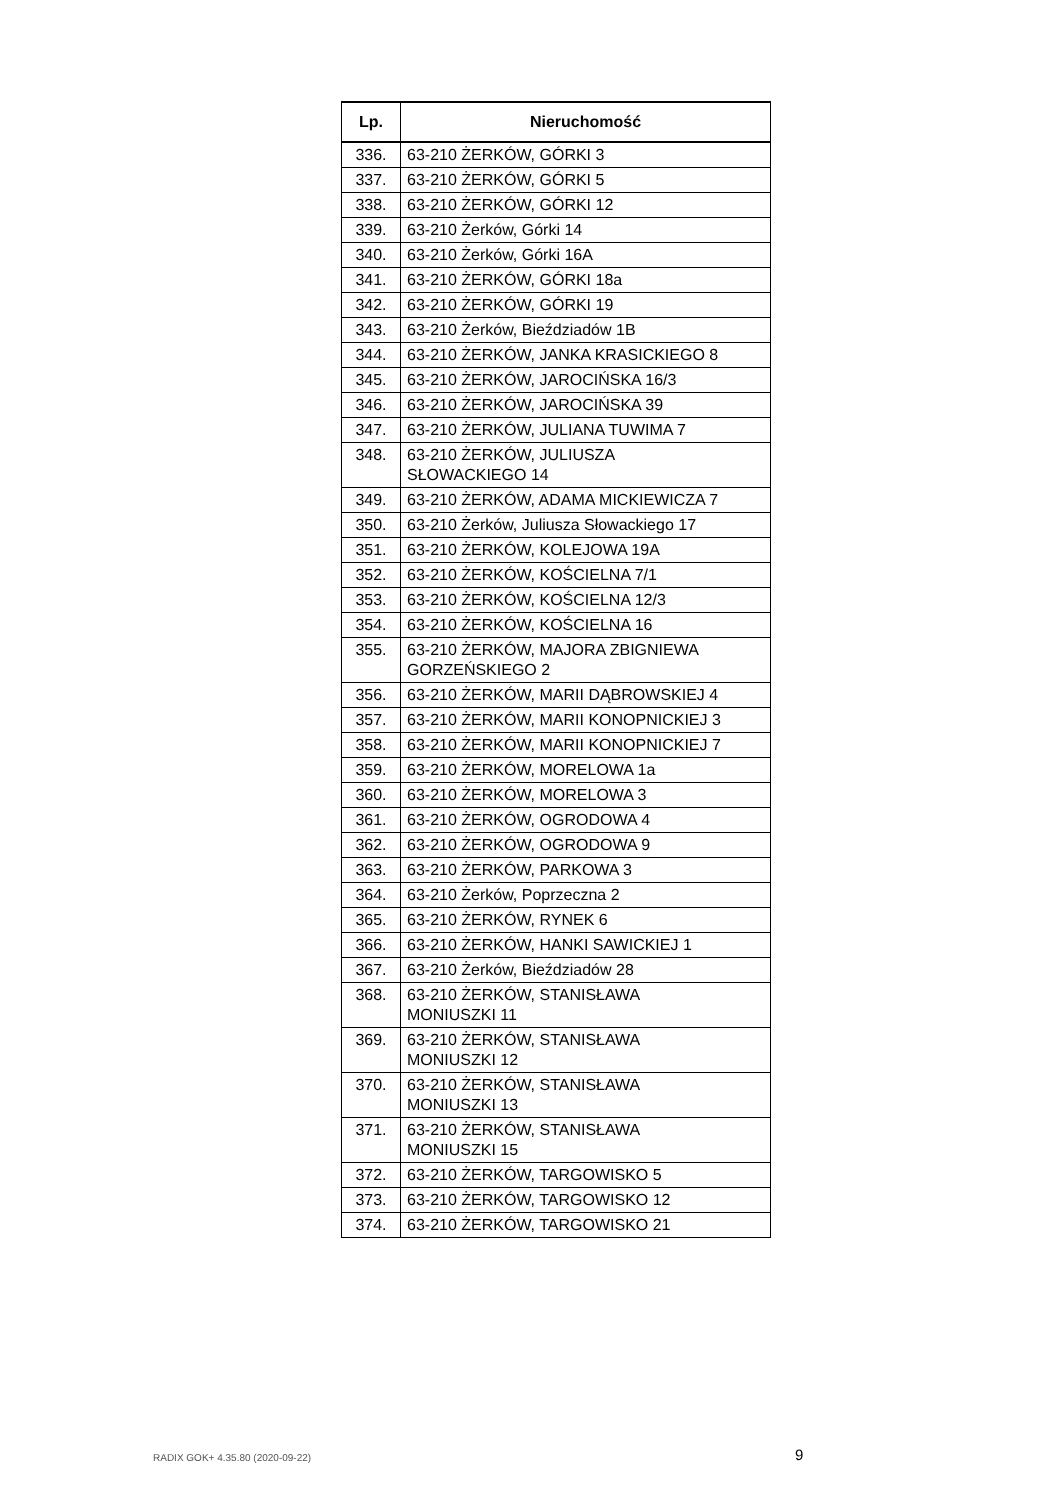| Lp. | Nieruchomość |
| --- | --- |
| 336. | 63-210 ŻERKÓW, GÓRKI 3 |
| 337. | 63-210 ŻERKÓW, GÓRKI 5 |
| 338. | 63-210 ŻERKÓW, GÓRKI 12 |
| 339. | 63-210 Żerków, Górki 14 |
| 340. | 63-210 Żerków, Górki 16A |
| 341. | 63-210 ŻERKÓW, GÓRKI 18a |
| 342. | 63-210 ŻERKÓW, GÓRKI 19 |
| 343. | 63-210 Żerków, Bieździadów 1B |
| 344. | 63-210 ŻERKÓW, JANKA KRASICKIEGO 8 |
| 345. | 63-210 ŻERKÓW, JAROCIŃSKA 16/3 |
| 346. | 63-210 ŻERKÓW, JAROCIŃSKA 39 |
| 347. | 63-210 ŻERKÓW, JULIANA TUWIMA 7 |
| 348. | 63-210 ŻERKÓW, JULIUSZA SŁOWACKIEGO 14 |
| 349. | 63-210 ŻERKÓW, ADAMA MICKIEWICZA 7 |
| 350. | 63-210 Żerków, Juliusza Słowackiego 17 |
| 351. | 63-210 ŻERKÓW, KOLEJOWA 19A |
| 352. | 63-210 ŻERKÓW, KOŚCIELNA 7/1 |
| 353. | 63-210 ŻERKÓW, KOŚCIELNA 12/3 |
| 354. | 63-210 ŻERKÓW, KOŚCIELNA 16 |
| 355. | 63-210 ŻERKÓW, MAJORA ZBIGNIEWA GORZEŃSKIEGO 2 |
| 356. | 63-210 ŻERKÓW, MARII DĄBROWSKIEJ 4 |
| 357. | 63-210 ŻERKÓW, MARII KONOPNICKIEJ 3 |
| 358. | 63-210 ŻERKÓW, MARII KONOPNICKIEJ 7 |
| 359. | 63-210 ŻERKÓW, MORELOWA 1a |
| 360. | 63-210 ŻERKÓW, MORELOWA 3 |
| 361. | 63-210 ŻERKÓW, OGRODOWA 4 |
| 362. | 63-210 ŻERKÓW, OGRODOWA 9 |
| 363. | 63-210 ŻERKÓW, PARKOWA 3 |
| 364. | 63-210 Żerków, Poprzeczna 2 |
| 365. | 63-210 ŻERKÓW, RYNEK 6 |
| 366. | 63-210 ŻERKÓW, HANKI SAWICKIEJ 1 |
| 367. | 63-210 Żerków, Bieździadów 28 |
| 368. | 63-210 ŻERKÓW, STANISŁAWA MONIUSZKI 11 |
| 369. | 63-210 ŻERKÓW, STANISŁAWA MONIUSZKI 12 |
| 370. | 63-210 ŻERKÓW, STANISŁAWA MONIUSZKI 13 |
| 371. | 63-210 ŻERKÓW, STANISŁAWA MONIUSZKI 15 |
| 372. | 63-210 ŻERKÓW, TARGOWISKO 5 |
| 373. | 63-210 ŻERKÓW, TARGOWISKO 12 |
| 374. | 63-210 ŻERKÓW, TARGOWISKO 21 |
RADIX GOK+ 4.35.80 (2020-09-22)
9